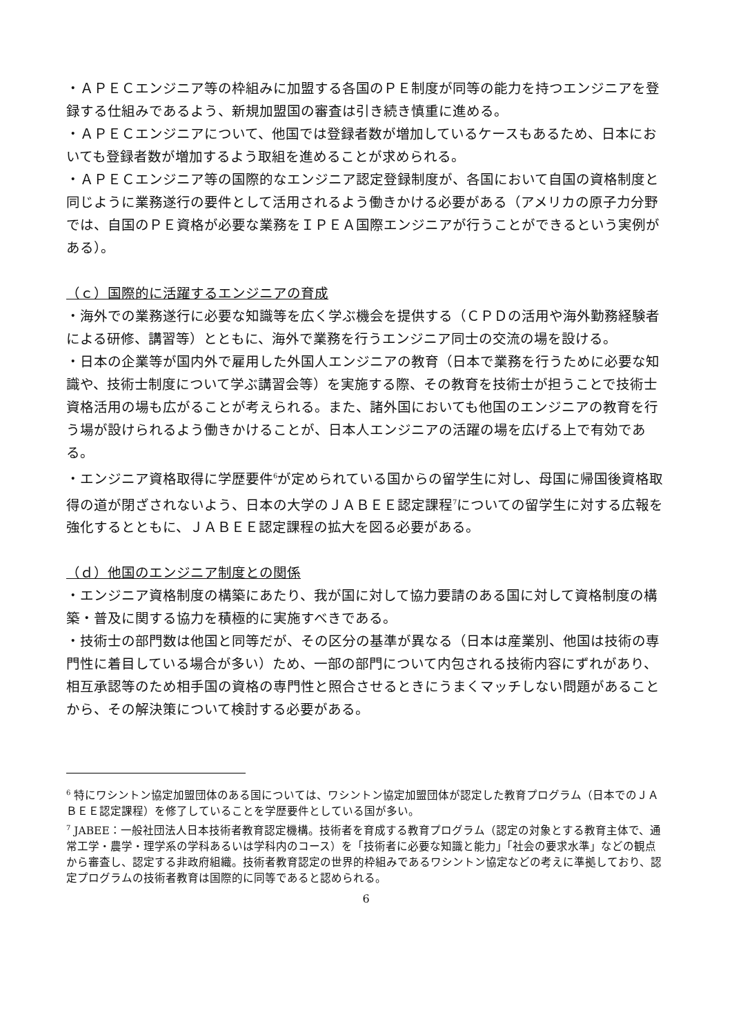・ＡＰＥＣエンジニア等の枠組みに加盟する各国のＰＥ制度が同等の能力を持つエンジニアを登録する仕組みであるよう、新規加盟国の審査は引き続き慎重に進める。
・ＡＰＥＣエンジニアについて、他国では登録者数が増加しているケースもあるため、日本においても登録者数が増加するよう取組を進めることが求められる。
・ＡＰＥＣエンジニア等の国際的なエンジニア認定登録制度が、各国において自国の資格制度と同じように業務遂行の要件として活用されるよう働きかける必要がある（アメリカの原子力分野では、自国のＰＥ資格が必要な業務をＩＰＥＡ国際エンジニアが行うことができるという実例がある）。
（ｃ）国際的に活躍するエンジニアの育成
・海外での業務遂行に必要な知識等を広く学ぶ機会を提供する（ＣＰＤの活用や海外勤務経験者による研修、講習等）とともに、海外で業務を行うエンジニア同士の交流の場を設ける。
・日本の企業等が国内外で雇用した外国人エンジニアの教育（日本で業務を行うために必要な知識や、技術士制度について学ぶ講習会等）を実施する際、その教育を技術士が担うことで技術士資格活用の場も広がることが考えられる。また、諸外国においても他国のエンジニアの教育を行う場が設けられるよう働きかけることが、日本人エンジニアの活躍の場を広げる上で有効である。
・エンジニア資格取得に学歴要件<sup>6</sup>が定められている国からの留学生に対し、母国に帰国後資格取得の道が閉ざされないよう、日本の大学のＪＡＢＥＥ認定課程<sup>7</sup>についての留学生に対する広報を強化するとともに、ＪＡＢＥＥ認定課程の拡大を図る必要がある。
（ｄ）他国のエンジニア制度との関係
・エンジニア資格制度の構築にあたり、我が国に対して協力要請のある国に対して資格制度の構築・普及に関する協力を積極的に実施すべきである。
・技術士の部門数は他国と同等だが、その区分の基準が異なる（日本は産業別、他国は技術の専門性に着目している場合が多い）ため、一部の部門について内包される技術内容にずれがあり、相互承認等のため相手国の資格の専門性と照合させるときにうまくマッチしない問題があることから、その解決策について検討する必要がある。
<sup>6</sup> 特にワシントン協定加盟団体のある国については、ワシントン協定加盟団体が認定した教育プログラム（日本でのＪＡＢＥＥ認定課程）を修了していることを学歴要件としている国が多い。
<sup>7</sup> JABEE：一般社団法人日本技術者教育認定機構。技術者を育成する教育プログラム（認定の対象とする教育主体で、通常工学・農学・理学系の学科あるいは学科内のコース）を「技術者に必要な知識と能力」「社会の要求水準」などの観点から審査し、認定する非政府組織。技術者教育認定の世界的枠組みであるワシントン協定などの考えに準拠しており、認定プログラムの技術者教育は国際的に同等であると認められる。
6